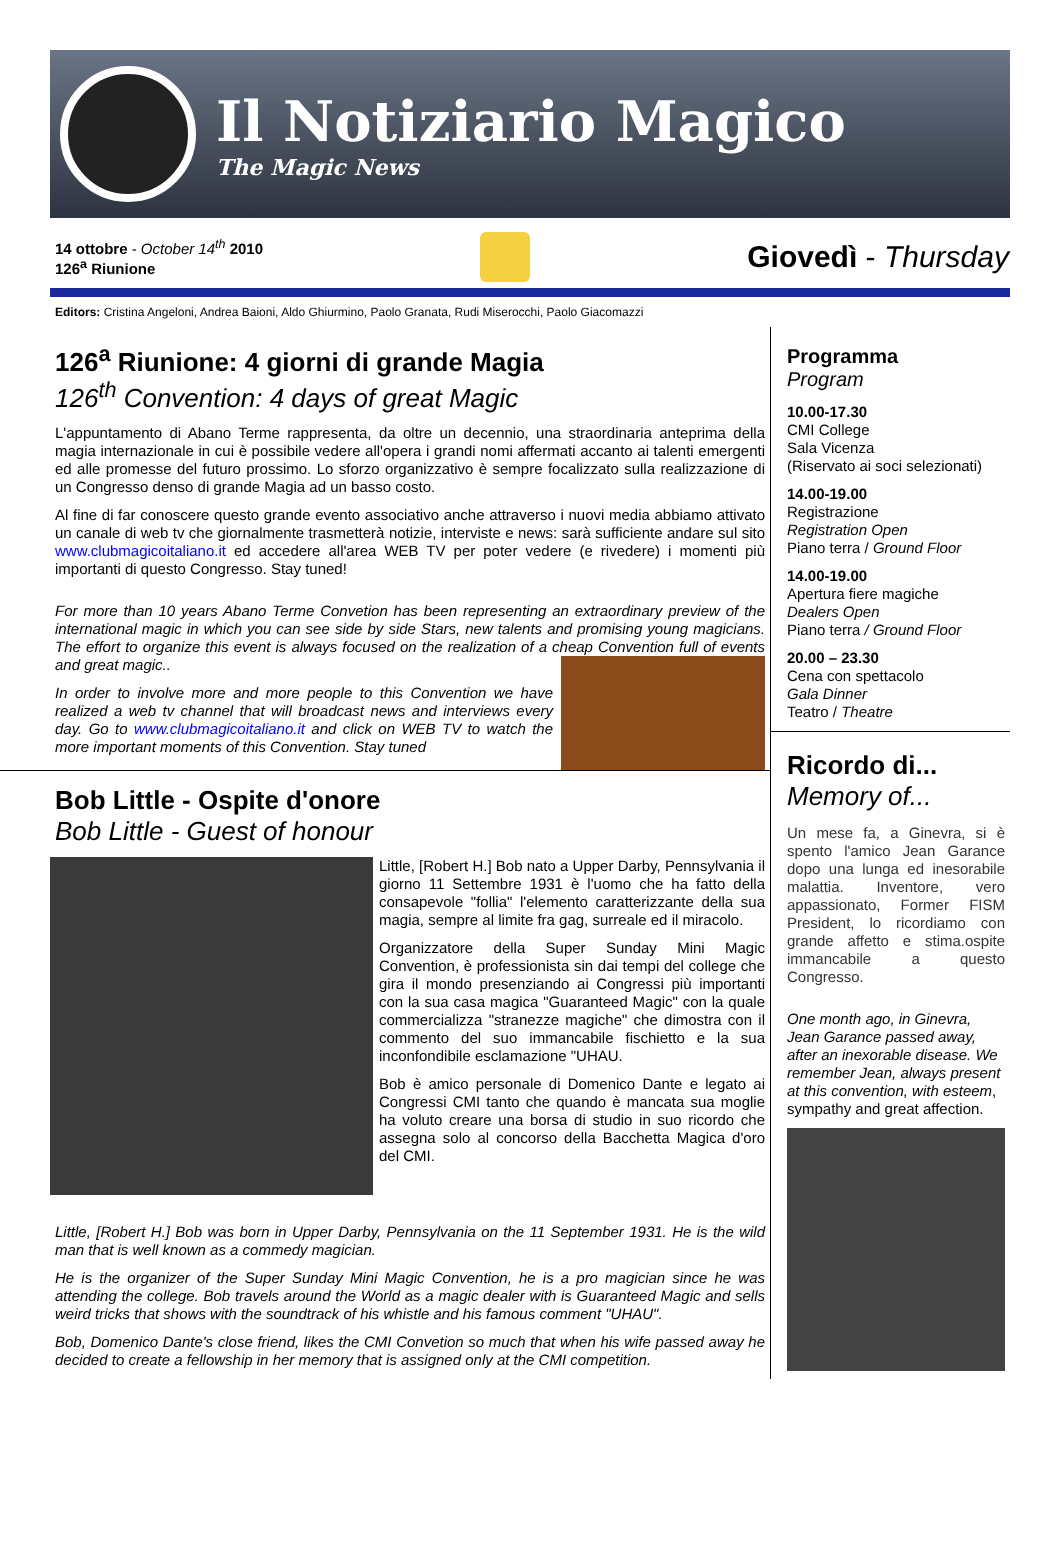Il Notiziario Magico
The Magic News
14 ottobre - October 14<sup>th</sup> 2010
126<sup>a</sup> Riunione
Giovedì - Thursday
Editors: Cristina Angeloni, Andrea Baioni, Aldo Ghiurmino, Paolo Granata, Rudi Miserocchi, Paolo Giacomazzi
126<sup>a</sup> Riunione: 4 giorni di grande Magia
126<sup>th</sup> Convention: 4 days of great Magic
L'appuntamento di Abano Terme rappresenta, da oltre un decennio, una straordinaria anteprima della magia internazionale in cui è possibile vedere all'opera i grandi nomi affermati accanto ai talenti emergenti ed alle promesse del futuro prossimo. Lo sforzo organizzativo è sempre focalizzato sulla realizzazione di un Congresso denso di grande Magia ad un basso costo.
Al fine di far conoscere questo grande evento associativo anche attraverso i nuovi media abbiamo attivato un canale di web tv che giornalmente trasmetterà notizie, interviste e news: sarà sufficiente andare sul sito www.clubmagicoitaliano.it ed accedere all'area WEB TV per poter vedere (e rivedere) i momenti più importanti di questo Congresso. Stay tuned!
For more than 10 years Abano Terme Convetion has been representing an extraordinary preview of the international magic in which you can see side by side Stars, new talents and promising young magicians. The effort to organize this event is always focused on the realization of a cheap Convention full of events and great magic..
In order to involve more and more people to this Convention we have realized a web tv channel that will broadcast news and interviews every day. Go to www.clubmagicoitaliano.it and click on WEB TV to watch the more important moments of this Convention. Stay tuned
Bob Little - Ospite d'onore
Bob Little - Guest of honour
Little, [Robert H.] Bob nato a Upper Darby, Pennsylvania il giorno 11 Settembre 1931 è l'uomo che ha fatto della consapevole "follia" l'elemento caratterizzante della sua magia, sempre al limite fra gag, surreale ed il miracolo.
Organizzatore della Super Sunday Mini Magic Convention, è professionista sin dai tempi del college che gira il mondo presenziando ai Congressi più importanti con la sua casa magica "Guaranteed Magic" con la quale commercializza "stranezze magiche" che dimostra con il commento del suo immancabile fischietto e la sua inconfondibile esclamazione "UHAU.
Bob è amico personale di Domenico Dante e legato ai Congressi CMI tanto che quando è mancata sua moglie ha voluto creare una borsa di studio in suo ricordo che assegna solo al concorso della Bacchetta Magica d'oro del CMI.
Little, [Robert H.] Bob was born in Upper Darby, Pennsylvania on the 11 September 1931. He is the wild man that is well known as a commedy magician.
He is the organizer of the Super Sunday Mini Magic Convention, he is a pro magician since he was attending the college. Bob travels around the World as a magic dealer with is Guaranteed Magic and sells weird tricks that shows with the soundtrack of his whistle and his famous comment "UHAU".
Bob, Domenico Dante's close friend, likes the CMI Convetion so much that when his wife passed away he decided to create a fellowship in her memory that is assigned only at the CMI competition.
Programma
Program
10.00-17.30
CMI College
Sala Vicenza
(Riservato ai soci selezionati)
14.00-19.00
Registrazione
Registration Open
Piano terra / Ground Floor
14.00-19.00
Apertura fiere magiche
Dealers Open
Piano terra / Ground Floor
20.00 – 23.30
Cena con spettacolo
Gala Dinner
Teatro / Theatre
Ricordo di...
Memory of...
Un mese fa, a Ginevra, si è spento l'amico Jean Garance dopo una lunga ed inesorabile malattia. Inventore, vero appassionato, Former FISM President, lo ricordiamo con grande affetto e stima.ospite immancabile a questo Congresso.
One month ago, in Ginevra, Jean Garance passed away, after an inexorable disease. We remember Jean, always present at this convention, with esteem, sympathy and great affection.